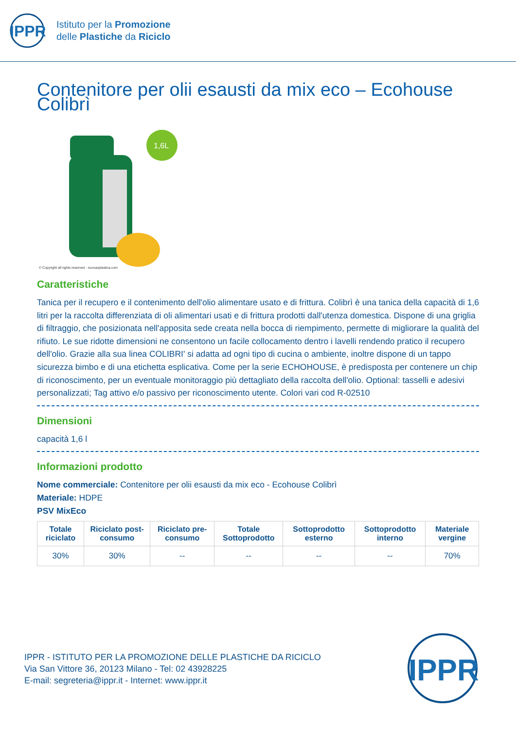IPPR
Istituto per la Promozione
delle Plastiche da Riciclo
Contenitore per olii esausti da mix eco – Ecohouse Colibrì
1,6L
© Copyright all rights reserved - nuovacplastica.com
Caratteristiche
Tanica per il recupero e il contenimento dell'olio alimentare usato e di frittura. Colibrì è una tanica della capacità di 1,6 litri per la raccolta differenziata di oli alimentari usati e di frittura prodotti dall'utenza domestica. Dispone di una griglia di filtraggio, che posizionata nell'apposita sede creata nella bocca di riempimento, permette di migliorare la qualità del rifiuto. Le sue ridotte dimensioni ne consentono un facile collocamento dentro i lavelli rendendo pratico il recupero dell'olio. Grazie alla sua linea COLIBRI' si adatta ad ogni tipo di cucina o ambiente, inoltre dispone di un tappo sicurezza bimbo e di una etichetta esplicativa. Come per la serie ECHOHOUSE, è predisposta per contenere un chip di riconoscimento, per un eventuale monitoraggio più dettagliato della raccolta dell'olio. Optional: tasselli e adesivi personalizzati; Tag attivo e/o passivo per riconoscimento utente. Colori vari cod R-02510
Dimensioni
capacità 1,6 l
Informazioni prodotto
Nome commerciale: Contenitore per olii esausti da mix eco - Ecohouse Colibrì
Materiale: HDPE
PSV MixEco
| Totale riciclato | Riciclato post-consumo | Riciclato pre-consumo | Totale Sottoprodotto | Sottoprodotto esterno | Sottoprodotto interno | Materiale vergine |
| --- | --- | --- | --- | --- | --- | --- |
| 30% | 30% | -- | -- | -- | -- | 70% |
IPPR - ISTITUTO PER LA PROMOZIONE DELLE PLASTICHE DA RICICLO
Via San Vittore 36, 20123 Milano - Tel: 02 43928225
E-mail: segreteria@ippr.it - Internet: www.ippr.it
IPPR